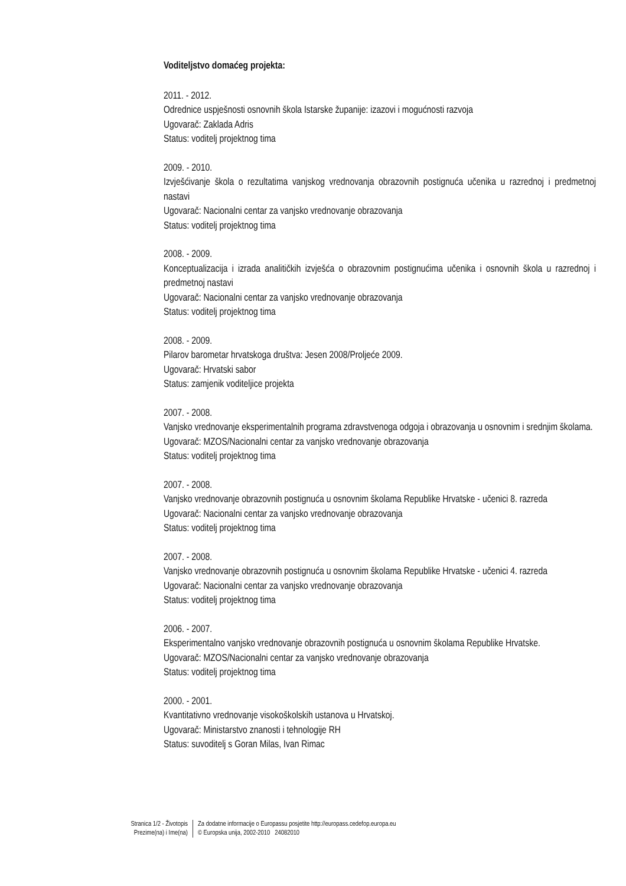Voditeljstvo domaćeg projekta:
2011. - 2012.
Odrednice uspješnosti osnovnih škola Istarske županije: izazovi i mogućnosti razvoja
Ugovarač: Zaklada Adris
Status: voditelj projektnog tima
2009. - 2010.
Izvješćivanje škola o rezultatima vanjskog vrednovanja obrazovnih postignuća učenika u razrednoj i predmetnoj nastavi
Ugovarač: Nacionalni centar za vanjsko vrednovanje obrazovanja
Status: voditelj projektnog tima
2008. - 2009.
Konceptualizacija i izrada analitičkih izvješća o obrazovnim postignućima učenika i osnovnih škola u razrednoj i predmetnoj nastavi
Ugovarač: Nacionalni centar za vanjsko vrednovanje obrazovanja
Status: voditelj projektnog tima
2008. - 2009.
Pilarov barometar hrvatskoga društva: Jesen 2008/Proljeće 2009.
Ugovarač: Hrvatski sabor
Status: zamjenik voditeljice projekta
2007. - 2008.
Vanjsko vrednovanje eksperimentalnih programa zdravstvenoga odgoja i obrazovanja u osnovnim i srednjim školama.
Ugovarač: MZOS/Nacionalni centar za vanjsko vrednovanje obrazovanja
Status: voditelj projektnog tima
2007. - 2008.
Vanjsko vrednovanje obrazovnih postignuća u osnovnim školama Republike Hrvatske - učenici 8. razreda
Ugovarač: Nacionalni centar za vanjsko vrednovanje obrazovanja
Status: voditelj projektnog tima
2007. - 2008.
Vanjsko vrednovanje obrazovnih postignuća u osnovnim školama Republike Hrvatske - učenici 4. razreda
Ugovarač: Nacionalni centar za vanjsko vrednovanje obrazovanja
Status: voditelj projektnog tima
2006. - 2007.
Eksperimentalno vanjsko vrednovanje obrazovnih postignuća u osnovnim školama Republike Hrvatske.
Ugovarač: MZOS/Nacionalni centar za vanjsko vrednovanje obrazovanja
Status: voditelj projektnog tima
2000. - 2001.
Kvantitativno vrednovanje visokoškolskih ustanova u Hrvatskoj.
Ugovarač: Ministarstvo znanosti i tehnologije RH
Status: suvoditelj s Goran Milas, Ivan Rimac
Stranica 1/2 - Životopis
Prezime(na) i Ime(na)
Za dodatne informacije o Europassu posjetite http://europass.cedefop.europa.eu
© Europska unija, 2002-2010 24082010